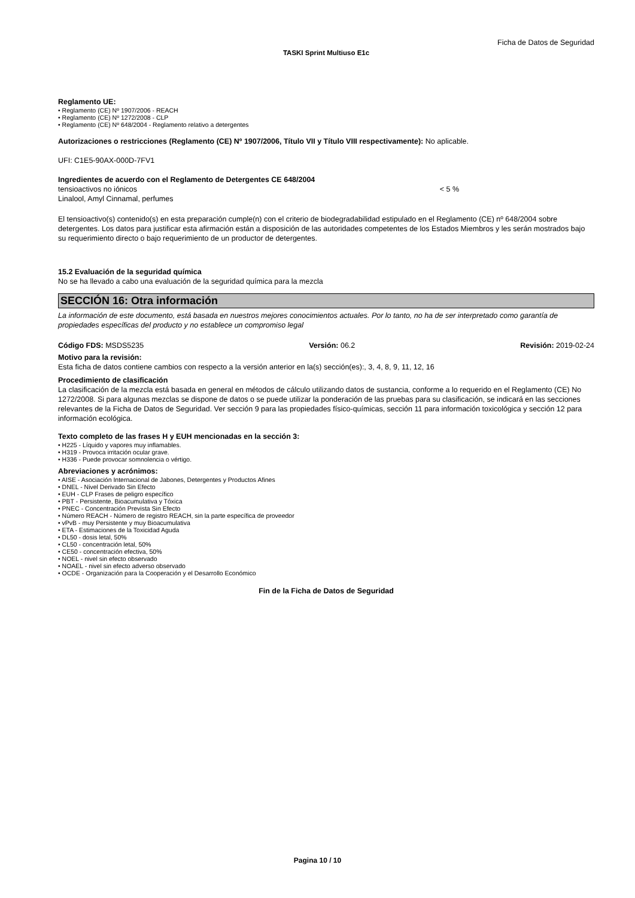Ficha de Datos de Seguridad
TASKI Sprint Multiuso E1c
Reglamento UE:
• Reglamento (CE) Nº 1907/2006 - REACH
• Reglamento (CE) Nº 1272/2008 - CLP
• Reglamento (CE) Nº 648/2004 - Reglamento relativo a detergentes
Autorizaciones o restricciones (Reglamento (CE) Nº 1907/2006, Título VII y Título VIII respectivamente): No aplicable.
UFI: C1E5-90AX-000D-7FV1
Ingredientes de acuerdo con el Reglamento de Detergentes CE 648/2004
tensioactivos no iónicos < 5 %
Linalool, Amyl Cinnamal, perfumes
El tensioactivo(s) contenido(s) en esta preparación cumple(n) con el criterio de biodegradabilidad estipulado en el Reglamento (CE) nº 648/2004 sobre detergentes. Los datos para justificar esta afirmación están a disposición de las autoridades competentes de los Estados Miembros y les serán mostrados bajo su requerimiento directo o bajo requerimiento de un productor de detergentes.
15.2 Evaluación de la seguridad química
No se ha llevado a cabo una evaluación de la seguridad química para la mezcla
SECCIÓN 16: Otra información
La información de este documento, está basada en nuestros mejores conocimientos actuales. Por lo tanto, no ha de ser interpretado como garantía de propiedades específicas del producto y no establece un compromiso legal
Código FDS: MSDS5235 Versión: 06.2 Revisión: 2019-02-24
Motivo para la revisión:
Esta ficha de datos contiene cambios con respecto a la versión anterior en la(s) sección(es):, 3, 4, 8, 9, 11, 12, 16
Procedimiento de clasificación
La clasificación de la mezcla está basada en general en métodos de cálculo utilizando datos de sustancia, conforme a lo requerido en el Reglamento (CE) No 1272/2008. Si para algunas mezclas se dispone de datos o se puede utilizar la ponderación de las pruebas para su clasificación, se indicará en las secciones relevantes de la Ficha de Datos de Seguridad. Ver sección 9 para las propiedades físico-químicas, sección 11 para información toxicológica y sección 12 para información ecológica.
Texto completo de las frases H y EUH mencionadas en la sección 3:
• H225 - Líquido y vapores muy inflamables.
• H319 - Provoca irritación ocular grave.
• H336 - Puede provocar somnolencia o vértigo.
Abreviaciones y acrónimos:
• AISE - Asociación Internacional de Jabones, Detergentes y Productos Afines
• DNEL - Nivel Derivado Sin Efecto
• EUH - CLP Frases de peligro específico
• PBT - Persistente, Bioacumulativa y Tóxica
• PNEC - Concentración Prevista Sin Efecto
• Número REACH - Número de registro REACH, sin la parte específica de proveedor
• vPvB - muy Persistente y muy Bioacumulativa
• ETA - Estimaciones de la Toxicidad Aguda
• DL50 - dosis letal, 50%
• CL50 - concentración letal, 50%
• CE50 - concentración efectiva, 50%
• NOEL - nivel sin efecto observado
• NOAEL - nivel sin efecto adverso observado
• OCDE - Organización para la Cooperación y el Desarrollo Económico
Fin de la Ficha de Datos de Seguridad
Pagina 10 / 10